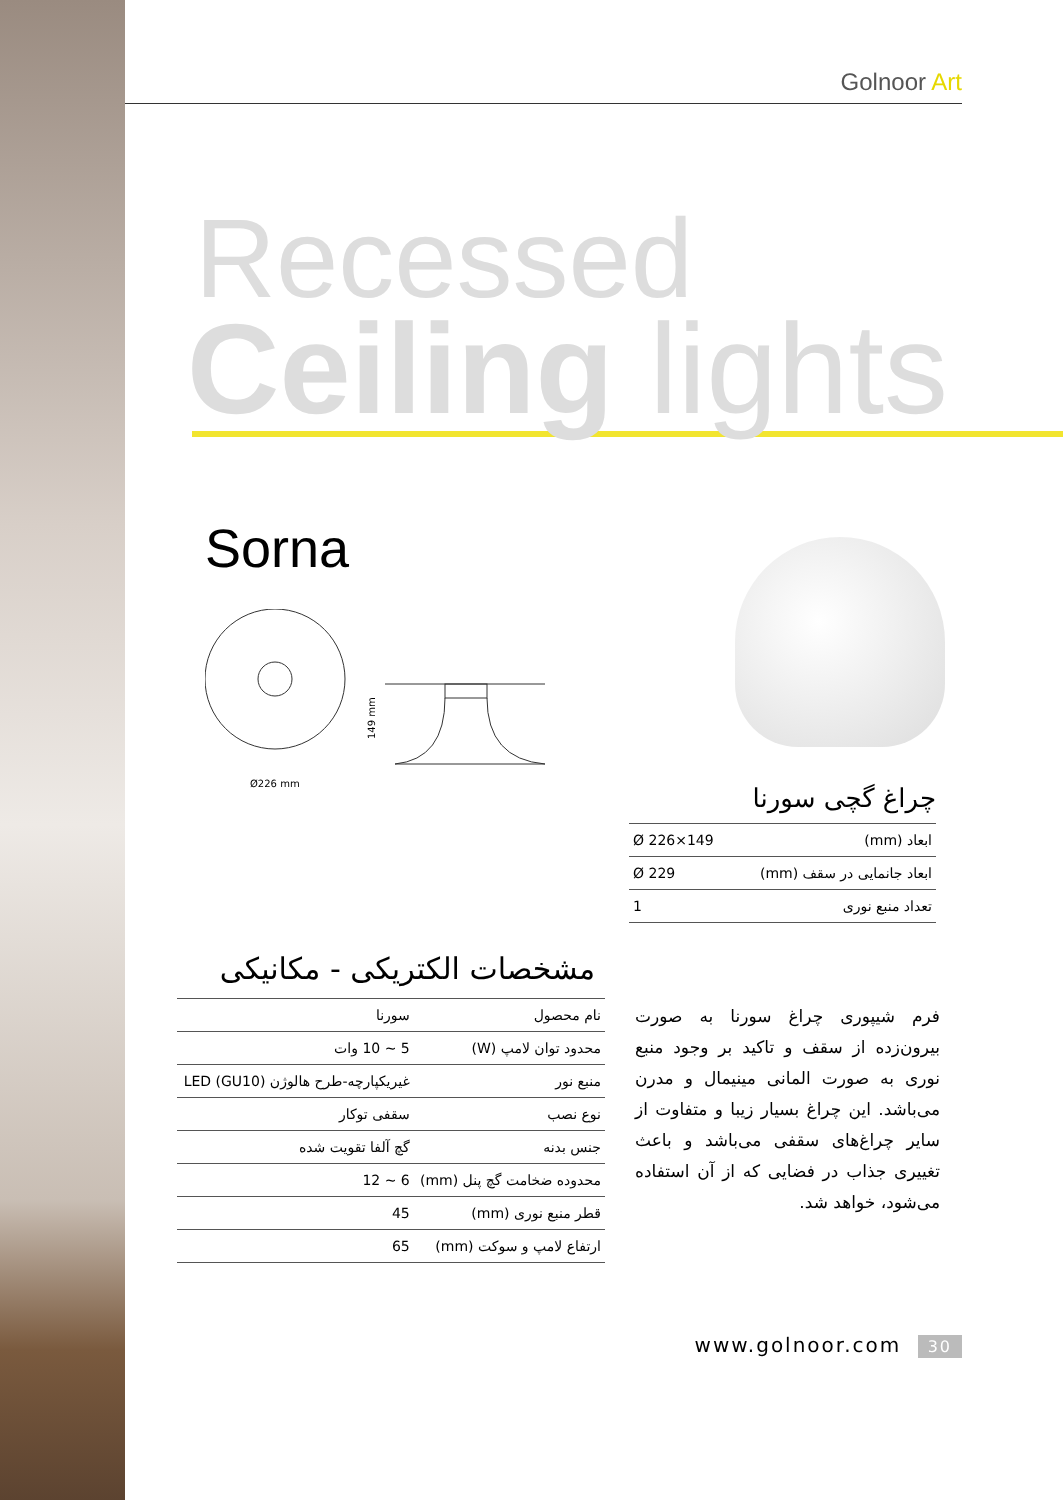Golnoor Art
Recessed
Ceiling lights
Sorna
149 mm
Ø226 mm
چراغ گچی سورنا
| ابعاد (mm) | Ø 226×149 |
| ابعاد جانمایی در سقف (mm) | Ø 229 |
| تعداد منبع نوری | 1 |
مشخصات الکتریکی - مکانیکی
| نام محصول | سورنا |
| محدود توان لامپ (W) | 5 ~ 10 وات |
| منبع نور | غیریکپارچه-طرح هالوژن (GU10) LED |
| نوع نصب | سقفی توکار |
| جنس بدنه | گچ آلفا تقویت شده |
| محدوده ضخامت گچ پنل (mm) | 6 ~ 12 |
| قطر منبع نوری (mm) | 45 |
| ارتفاع لامپ و سوکت (mm) | 65 |
فرم شیپوری چراغ سورنا به صورت بیرون‌زده از سقف و تاکید بر وجود منبع نوری به صورت المانی مینیمال و مدرن می‌باشد. این چراغ بسیار زیبا و متفاوت از سایر چراغ‌های سقفی می‌باشد و باعث تغییری جذاب در فضایی که از آن استفاده می‌شود، خواهد شد.
www.golnoor.com 30